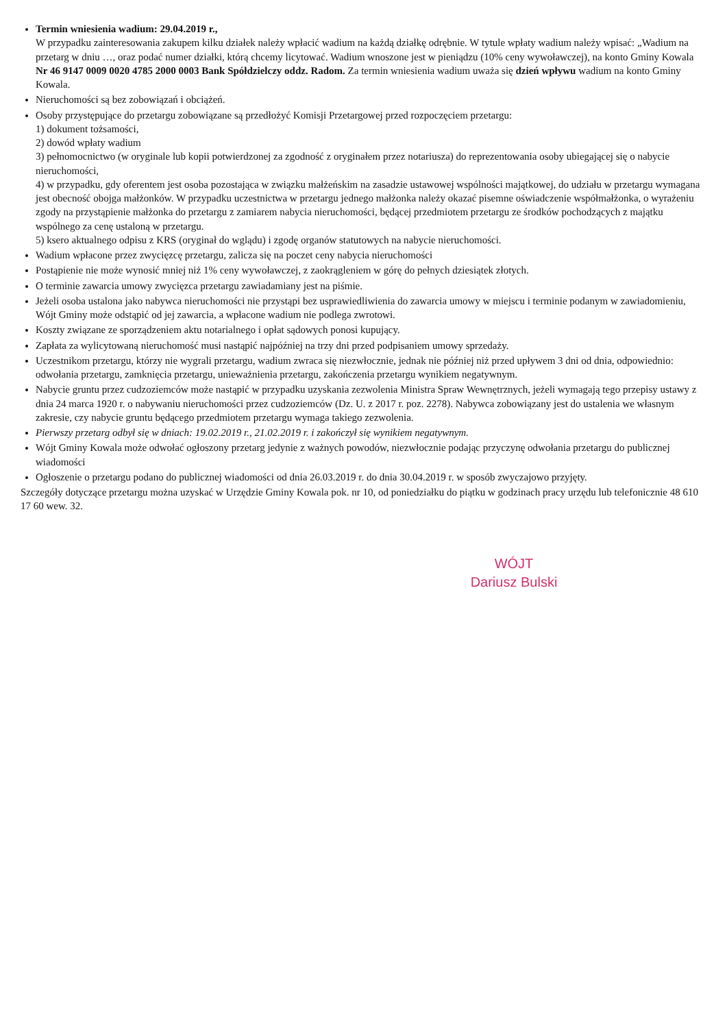Termin wniesienia wadium: 29.04.2019 r.,
W przypadku zainteresowania zakupem kilku działek należy wpłacić wadium na każdą działkę odrębnie. W tytule wpłaty wadium należy wpisać: „Wadium na przetarg w dniu …, oraz podać numer działki, którą chcemy licytować. Wadium wnoszone jest w pieniądzu (10% ceny wywoławczej), na konto Gminy Kowala Nr 46 9147 0009 0020 4785 2000 0003 Bank Spółdzielczy oddz. Radom. Za termin wniesienia wadium uważa się dzień wpływu wadium na konto Gminy Kowala.
Nieruchomości są bez zobowiązań i obciążeń.
Osoby przystępujące do przetargu zobowiązane są przedłożyć Komisji Przetargowej przed rozpoczęciem przetargu:
1) dokument tożsamości,
2) dowód wpłaty wadium
3) pełnomocnictwo (w oryginale lub kopii potwierdzonej za zgodność z oryginałem przez notariusza) do reprezentowania osoby ubiegającej się o nabycie nieruchomości,
4) w przypadku, gdy oferentem jest osoba pozostająca w związku małżeńskim na zasadzie ustawowej wspólności majątkowej, do udziału w przetargu wymagana jest obecność obojga małżonków. W przypadku uczestnictwa w przetargu jednego małżonka należy okazać pisemne oświadczenie współmałżonka, o wyrażeniu zgody na przystąpienie małżonka do przetargu z zamiarem nabycia nieruchomości, będącej przedmiotem przetargu ze środków pochodzących z majątku wspólnego za cenę ustaloną w przetargu.
5) ksero aktualnego odpisu z KRS (oryginał do wglądu) i zgodę organów statutowych na nabycie nieruchomości.
Wadium wpłacone przez zwycięzcę przetargu, zalicza się na poczet ceny nabycia nieruchomości
Postąpienie nie może wynosić mniej niż 1% ceny wywoławczej, z zaokrągleniem w górę do pełnych dziesiątek złotych.
O terminie zawarcia umowy zwycięzca przetargu zawiadamiany jest na piśmie.
Jeżeli osoba ustalona jako nabywca nieruchomości nie przystąpi bez usprawiedliwienia do zawarcia umowy w miejscu i terminie podanym w zawiadomieniu, Wójt Gminy może odstąpić od jej zawarcia, a wpłacone wadium nie podlega zwrotowi.
Koszty związane ze sporządzeniem aktu notarialnego i opłat sądowych ponosi kupujący.
Zapłata za wylicytowaną nieruchomość musi nastąpić najpóźniej na trzy dni przed podpisaniem umowy sprzedaży.
Uczestnikom przetargu, którzy nie wygrali przetargu, wadium zwraca się niezwłocznie, jednak nie później niż przed upływem 3 dni od dnia, odpowiednio: odwołania przetargu, zamknięcia przetargu, unieważnienia przetargu, zakończenia przetargu wynikiem negatywnym.
Nabycie gruntu przez cudzoziemców może nastąpić w przypadku uzyskania zezwolenia Ministra Spraw Wewnętrznych, jeżeli wymagają tego przepisy ustawy z dnia 24 marca 1920 r. o nabywaniu nieruchomości przez cudzoziemców (Dz. U. z 2017 r. poz. 2278). Nabywca zobowiązany jest do ustalenia we własnym zakresie, czy nabycie gruntu będącego przedmiotem przetargu wymaga takiego zezwolenia.
Pierwszy przetarg odbył się w dniach: 19.02.2019 r., 21.02.2019 r. i zakończył się wynikiem negatywnym.
Wójt Gminy Kowala może odwołać ogłoszony przetarg jedynie z ważnych powodów, niezwłocznie podając przyczynę odwołania przetargu do publicznej wiadomości
Ogłoszenie o przetargu podano do publicznej wiadomości od dnia 26.03.2019 r. do dnia 30.04.2019 r. w sposób zwyczajowo przyjęty.
Szczegóły dotyczące przetargu można uzyskać w Urzędzie Gminy Kowala pok. nr 10, od poniedziałku do piątku w godzinach pracy urzędu lub telefonicznie 48 610 17 60 wew. 32.
WÓJT
Dariusz Bulski